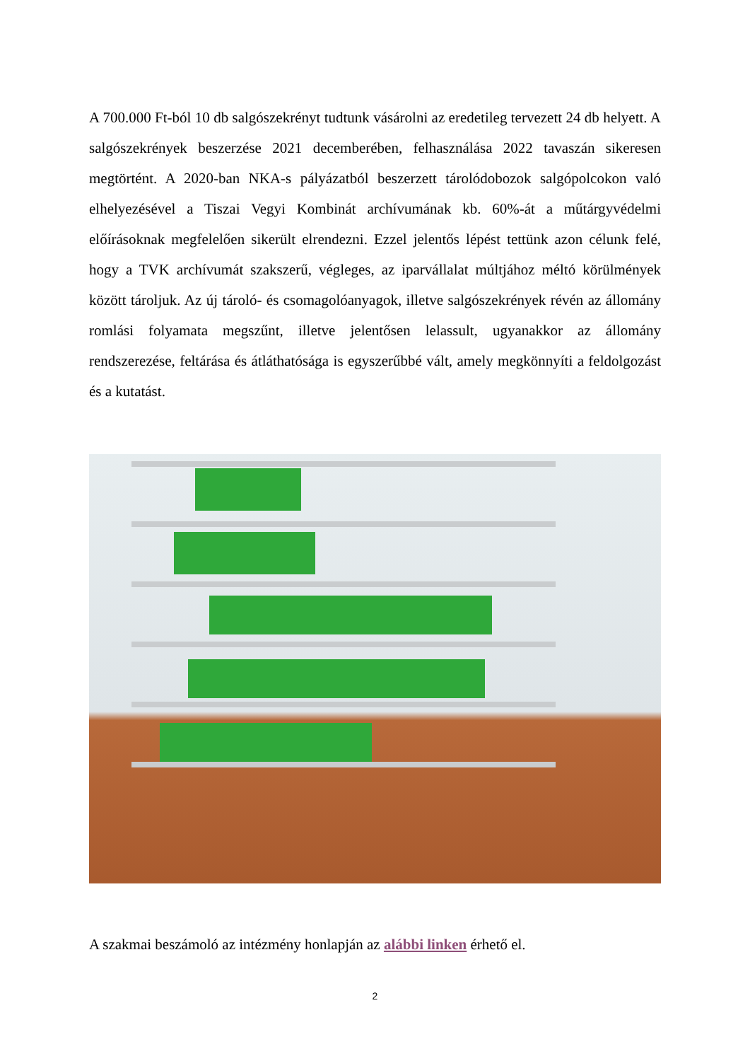A 700.000 Ft-ból 10 db salgószekrényt tudtunk vásárolni az eredetileg tervezett 24 db helyett. A salgószekrények beszerzése 2021 decemberében, felhasználása 2022 tavaszán sikeresen megtörtént. A 2020-ban NKA-s pályázatból beszerzett tárolódobozok salgópolcokon való elhelyezésével a Tiszai Vegyi Kombinát archívumának kb. 60%-át a műtárgyvédelmi előírásoknak megfelelően sikerült elrendezni. Ezzel jelentős lépést tettünk azon célunk felé, hogy a TVK archívumát szakszerű, végleges, az iparvállalat múltjához méltó körülmények között tároljuk. Az új tároló- és csomagolóanyagok, illetve salgószekrények révén az állomány romlási folyamata megszűnt, illetve jelentősen lelassult, ugyanakkor az állomány rendszerezése, feltárása és átláthatósága is egyszerűbbé vált, amely megkönnyíti a feldolgozást és a kutatást.
A szakmai beszámoló az intézmény honlapján az alábbi linken érhető el.
2